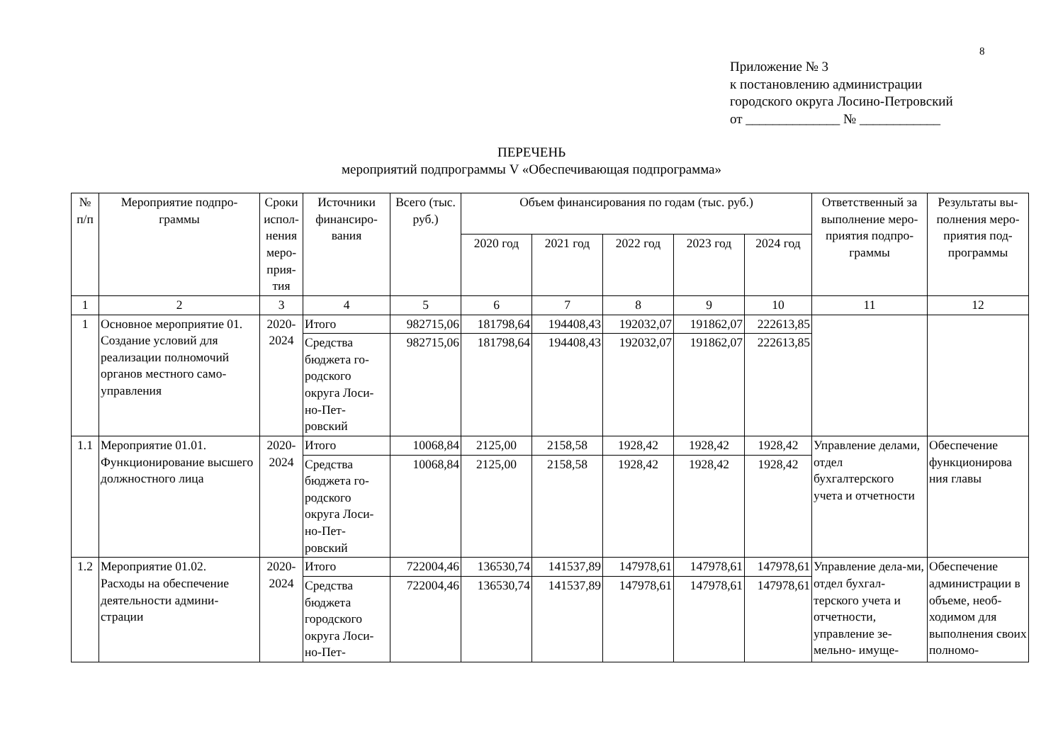8
Приложение № 3
к постановлению администрации
городского округа Лосино-Петровский
от ______________ № ____________
ПЕРЕЧЕНЬ
мероприятий подпрограммы V «Обеспечивающая подпрограмма»
| № п/п | Мероприятие подпро-граммы | Сроки испол-нения меро-прия-тия | Источники финансиро-вания | Всего (тыс. руб.) | Объем финансирования по годам (тыс. руб.) | | | | | Ответственный за выполнение меро-приятия подпро-граммы | Результаты вы-полнения меро-приятия под-программы |
| --- | --- | --- | --- | --- | --- | --- | --- | --- | --- | --- | --- |
| | | | | | 2020 год | 2021 год | 2022 год | 2023 год | 2024 год | | |
| 1 | 2 | 3 | 4 | 5 | 6 | 7 | 8 | 9 | 10 | 11 | 12 |
| 1 | Основное мероприятие 01. Создание условий для реализации полномочий органов местного само-управления | 2020-2024 | Итого | 982715,06 | 181798,64 | 194408,43 | 192032,07 | 191862,07 | 222613,85 | | |
| | | | Средства бюджета го-родского округа Лоси-но-Пет-ровский | 982715,06 | 181798,64 | 194408,43 | 192032,07 | 191862,07 | 222613,85 | | |
| 1.1 | Мероприятие 01.01. Функционирование высшего должностного лица | 2020-2024 | Итого | 10068,84 | 2125,00 | 2158,58 | 1928,42 | 1928,42 | 1928,42 | Управление делами, отдел бухгалтерского учета и отчетности | Обеспечение функционирова ния главы |
| | | | Средства бюджета го-родского округа Лоси-но-Пет-ровский | 10068,84 | 2125,00 | 2158,58 | 1928,42 | 1928,42 | 1928,42 | | |
| 1.2 | Мероприятие 01.02. Расходы на обеспечение деятельности админи-страции | 2020-2024 | Итого | 722004,46 | 136530,74 | 141537,89 | 147978,61 | 147978,61 | 147978,61 | Управление дела-ми, отдел бухгал-терского учета и отчетности, управление зе-мельно- имуще- | Обеспечение администрации в объеме, необ-ходимом для выполнения своих полномо- |
| | | | Средства бюджета городского округа Лоси-но-Пет- | 722004,46 | 136530,74 | 141537,89 | 147978,61 | 147978,61 | 147978,61 | | |